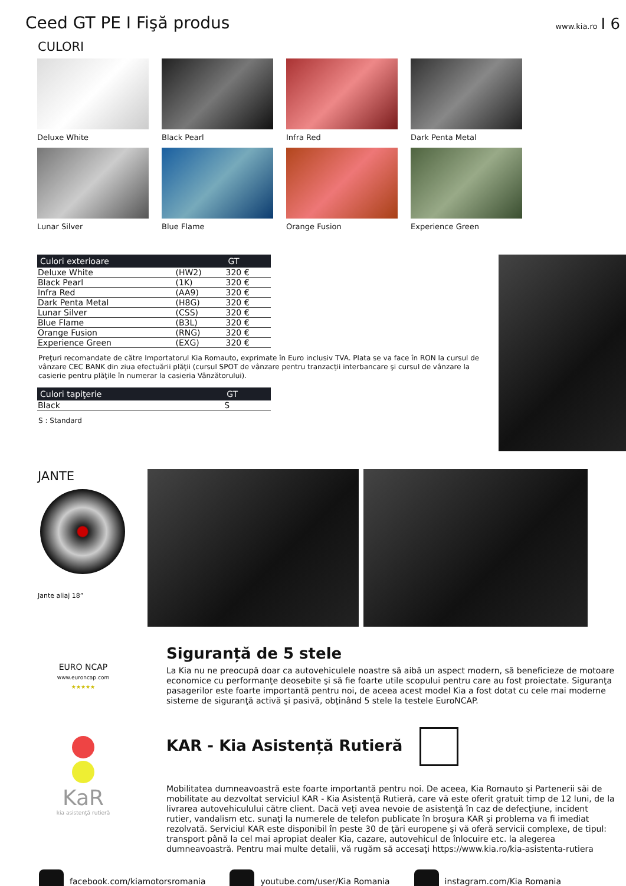Ceed GT PE I Fişă produs
www.kia.ro I 6
CULORI
Deluxe White
Black Pearl
Infra Red
Dark Penta Metal
Lunar Silver
Blue Flame
Orange Fusion
Experience Green
| Culori exterioare | | GT |
| --- | --- | --- |
| Deluxe White | (HW2) | 320 € |
| Black Pearl | (1K) | 320 € |
| Infra Red | (AA9) | 320 € |
| Dark Penta Metal | (H8G) | 320 € |
| Lunar Silver | (CSS) | 320 € |
| Blue Flame | (B3L) | 320 € |
| Orange Fusion | (RNG) | 320 € |
| Experience Green | (EXG) | 320 € |
Preţuri recomandate de către Importatorul Kia Romauto, exprimate în Euro inclusiv TVA. Plata se va face în RON la cursul de vânzare CEC BANK din ziua efectuării plăţii (cursul SPOT de vânzare pentru tranzacţii interbancare şi cursul de vânzare la casierie pentru plăţile în numerar la casieria Vânzătorului).
| Culori tapiţerie | GT |
| --- | --- |
| Black | S |
S : Standard
JANTE
Jante aliaj 18”
EURO NCAP
www.euroncap.com
★★★★★
Siguranță de 5 stele
La Kia nu ne preocupă doar ca autovehiculele noastre să aibă un aspect modern, să beneficieze de motoare economice cu performanţe deosebite şi să fie foarte utile scopului pentru care au fost proiectate. Siguranţa pasagerilor este foarte importantă pentru noi, de aceea acest model Kia a fost dotat cu cele mai moderne sisteme de siguranţă activă şi pasivă, obţinând 5 stele la testele EuroNCAP.
KaR
kia asistenţă rutieră
KAR - Kia Asistență Rutieră
Mobilitatea dumneavoastră este foarte importantă pentru noi. De aceea, Kia Romauto și Partenerii săi de mobilitate au dezvoltat serviciul KAR - Kia Asistenţă Rutieră, care vă este oferit gratuit timp de 12 luni, de la livrarea autovehiculului către client. Dacă veţi avea nevoie de asistenţă în caz de defecţiune, incident rutier, vandalism etc. sunaţi la numerele de telefon publicate în broşura KAR şi problema va fi imediat rezolvată. Serviciul KAR este disponibil în peste 30 de ţări europene şi vă oferă servicii complexe, de tipul: transport până la cel mai apropiat dealer Kia, cazare, autovehicul de înlocuire etc. la alegerea dumneavoastră. Pentru mai multe detalii, vă rugăm să accesaţi https://www.kia.ro/kia-asistenta-rutiera
facebook.com/kiamotorsromania youtube.com/user/Kia Romania instagram.com/Kia Romania